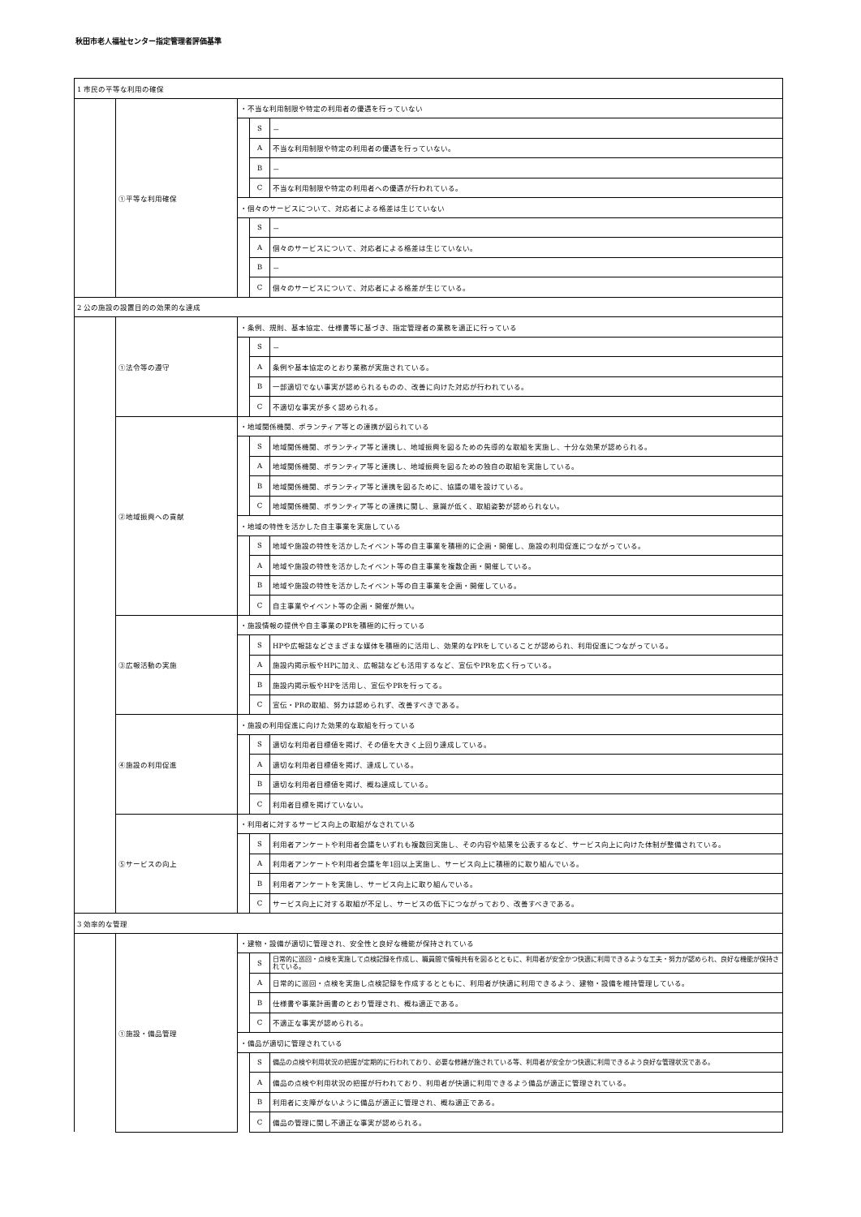秋田市老人福祉センター指定管理者評価基準
| 1 市民の平等な利用の確保 | | | | |
| | ①平等な利用確保 | ・不当な利用制限や特定の利用者の優遇を行っていない | | |
| | | | S | － |
| | | | A | 不当な利用制限や特定の利用者の優遇を行っていない。 |
| | | | B | － |
| | | | C | 不当な利用制限や特定の利用者への優遇が行われている。 |
| | | ・個々のサービスについて、対応者による格差は生じていない | | |
| | | | S | － |
| | | | A | 個々のサービスについて、対応者による格差は生じていない。 |
| | | | B | － |
| | | | C | 個々のサービスについて、対応者による格差が生じている。 |
| 2 公の施設の設置目的の効果的な達成 | | | | |
| | ①法令等の遵守 | ・条例、規則、基本協定、仕様書等に基づき、指定管理者の業務を適正に行っている | | |
| | | | S | － |
| | | | A | 条例や基本協定のとおり業務が実施されている。 |
| | | | B | 一部適切でない事実が認められるものの、改善に向けた対応が行われている。 |
| | | | C | 不適切な事実が多く認められる。 |
| | ②地域振興への貢献 | ・地域関係機関、ボランティア等との連携が図られている | | |
| | | | S | 地域関係機関、ボランティア等と連携し、地域振興を図るための先導的な取組を実施し、十分な効果が認められる。 |
| | | | A | 地域関係機関、ボランティア等と連携し、地域振興を図るための独自の取組を実施している。 |
| | | | B | 地域関係機関、ボランティア等と連携を図るために、協議の場を設けている。 |
| | | | C | 地域関係機関、ボランティア等との連携に関し、意識が低く、取組姿勢が認められない。 |
| | | ・地域の特性を活かした自主事業を実施している | | |
| | | | S | 地域や施設の特性を活かしたイベント等の自主事業を積極的に企画・開催し、施設の利用促進につながっている。 |
| | | | A | 地域や施設の特性を活かしたイベント等の自主事業を複数企画・開催している。 |
| | | | B | 地域や施設の特性を活かしたイベント等の自主事業を企画・開催している。 |
| | | | C | 自主事業やイベント等の企画・開催が無い。 |
| | ③広報活動の実施 | ・施設情報の提供や自主事業のPRを積極的に行っている | | |
| | | | S | HPや広報誌などさまざまな媒体を積極的に活用し、効果的なPRをしていることが認められ、利用促進につながっている。 |
| | | | A | 施設内掲示板やHPに加え、広報誌なども活用するなど、宣伝やPRを広く行っている。 |
| | | | B | 施設内掲示板やHPを活用し、宣伝やPRを行ってる。 |
| | | | C | 宣伝・PRの取組、努力は認められず、改善すべきである。 |
| | ④施設の利用促進 | ・施設の利用促進に向けた効果的な取組を行っている | | |
| | | | S | 適切な利用者目標値を掲げ、その値を大きく上回り達成している。 |
| | | | A | 適切な利用者目標値を掲げ、達成している。 |
| | | | B | 適切な利用者目標値を掲げ、概ね達成している。 |
| | | | C | 利用者目標を掲げていない。 |
| | ⑤サービスの向上 | ・利用者に対するサービス向上の取組がなされている | | |
| | | | S | 利用者アンケートや利用者会議をいずれも複数回実施し、その内容や結果を公表するなど、サービス向上に向けた体制が整備されている。 |
| | | | A | 利用者アンケートや利用者会議を年1回以上実施し、サービス向上に積極的に取り組んでいる。 |
| | | | B | 利用者アンケートを実施し、サービス向上に取り組んでいる。 |
| | | | C | サービス向上に対する取組が不足し、サービスの低下につながっており、改善すべきである。 |
| 3 効率的な管理 | | | | |
| | ①施設・備品管理 | ・建物・設備が適切に管理され、安全性と良好な機能が保持されている | | |
| | | | S | 日常的に巡回・点検を実施して点検記録を作成し、職員間で情報共有を図るとともに、利用者が安全かつ快適に利用できるような工夫・努力が認められ、良好な機能が保持されている。 |
| | | | A | 日常的に巡回・点検を実施し点検記録を作成するとともに、利用者が快適に利用できるよう、建物・設備を維持管理している。 |
| | | | B | 仕様書や事業計画書のとおり管理され、概ね適正である。 |
| | | | C | 不適正な事実が認められる。 |
| | | ・備品が適切に管理されている | | |
| | | | S | 備品の点検や利用状況の把握が定期的に行われており、必要な修繕が施されている等、利用者が安全かつ快適に利用できるよう良好な管理状況である。 |
| | | | A | 備品の点検や利用状況の把握が行われており、利用者が快適に利用できるよう備品が適正に管理されている。 |
| | | | B | 利用者に支障がないように備品が適正に管理され、概ね適正である。 |
| | | | C | 備品の管理に関し不適正な事実が認められる。 |